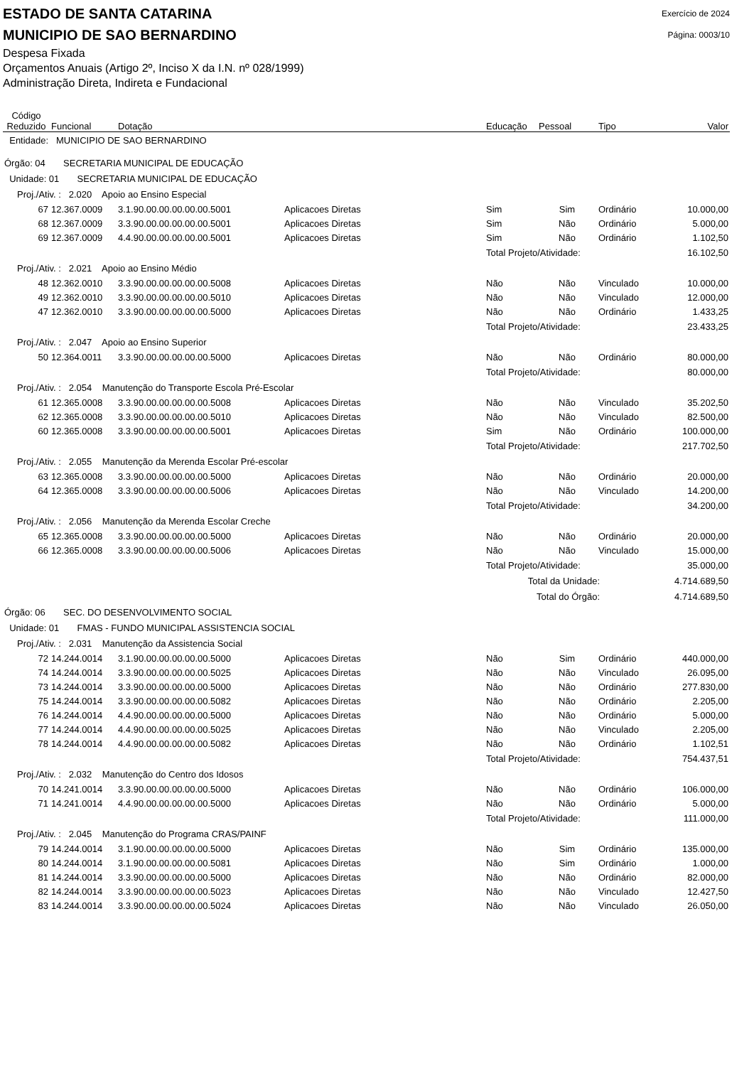ESTADO DE SANTA CATARINA
MUNICIPIO DE SAO BERNARDINO
Exercício de 2024
Página: 0003/10
Despesa Fixada
Orçamentos Anuais (Artigo 2º, Inciso X da I.N. nº 028/1999)
Administração Direta, Indireta e Fundacional
| Código Reduzido | Funcional | Dotação | | Educação | Pessoal | Tipo | Valor |
| --- | --- | --- | --- | --- | --- | --- | --- |
| Entidade: MUNICIPIO DE SAO BERNARDINO | | | | | | | |
| Órgão: 04 SECRETARIA MUNICIPAL DE EDUCAÇÃO | | | | | | | |
| Unidade: 01 SECRETARIA MUNICIPAL DE EDUCAÇÃO | | | | | | | |
| Proj./Ativ. : 2.020 Apoio ao Ensino Especial | | | | | | | |
| 67 | 12.367.0009 | 3.1.90.00.00.00.00.00.5001 | Aplicacoes Diretas | Sim | Sim | Ordinário | 10.000,00 |
| 68 | 12.367.0009 | 3.3.90.00.00.00.00.00.5001 | Aplicacoes Diretas | Sim | Não | Ordinário | 5.000,00 |
| 69 | 12.367.0009 | 4.4.90.00.00.00.00.00.5001 | Aplicacoes Diretas | Sim | Não | Ordinário | 1.102,50 |
| | | | | Total Projeto/Atividade: | | | 16.102,50 |
| Proj./Ativ. : 2.021 Apoio ao Ensino Médio | | | | | | | |
| 48 | 12.362.0010 | 3.3.90.00.00.00.00.00.5008 | Aplicacoes Diretas | Não | Não | Vinculado | 10.000,00 |
| 49 | 12.362.0010 | 3.3.90.00.00.00.00.00.5010 | Aplicacoes Diretas | Não | Não | Vinculado | 12.000,00 |
| 47 | 12.362.0010 | 3.3.90.00.00.00.00.00.5000 | Aplicacoes Diretas | Não | Não | Ordinário | 1.433,25 |
| | | | | Total Projeto/Atividade: | | | 23.433,25 |
| Proj./Ativ. : 2.047 Apoio ao Ensino Superior | | | | | | | |
| 50 | 12.364.0011 | 3.3.90.00.00.00.00.00.5000 | Aplicacoes Diretas | Não | Não | Ordinário | 80.000,00 |
| | | | | Total Projeto/Atividade: | | | 80.000,00 |
| Proj./Ativ. : 2.054 Manutenção do Transporte Escola Pré-Escolar | | | | | | | |
| 61 | 12.365.0008 | 3.3.90.00.00.00.00.00.5008 | Aplicacoes Diretas | Não | Não | Vinculado | 35.202,50 |
| 62 | 12.365.0008 | 3.3.90.00.00.00.00.00.5010 | Aplicacoes Diretas | Não | Não | Vinculado | 82.500,00 |
| 60 | 12.365.0008 | 3.3.90.00.00.00.00.00.5001 | Aplicacoes Diretas | Sim | Não | Ordinário | 100.000,00 |
| | | | | Total Projeto/Atividade: | | | 217.702,50 |
| Proj./Ativ. : 2.055 Manutenção da Merenda Escolar Pré-escolar | | | | | | | |
| 63 | 12.365.0008 | 3.3.90.00.00.00.00.00.5000 | Aplicacoes Diretas | Não | Não | Ordinário | 20.000,00 |
| 64 | 12.365.0008 | 3.3.90.00.00.00.00.00.5006 | Aplicacoes Diretas | Não | Não | Vinculado | 14.200,00 |
| | | | | Total Projeto/Atividade: | | | 34.200,00 |
| Proj./Ativ. : 2.056 Manutenção da Merenda Escolar Creche | | | | | | | |
| 65 | 12.365.0008 | 3.3.90.00.00.00.00.00.5000 | Aplicacoes Diretas | Não | Não | Ordinário | 20.000,00 |
| 66 | 12.365.0008 | 3.3.90.00.00.00.00.00.5006 | Aplicacoes Diretas | Não | Não | Vinculado | 15.000,00 |
| | | | | Total Projeto/Atividade: | | | 35.000,00 |
| | | | | Total da Unidade: | | | 4.714.689,50 |
| | | | | Total do Órgão: | | | 4.714.689,50 |
| Órgão: 06 SEC. DO DESENVOLVIMENTO SOCIAL | | | | | | | |
| Unidade: 01 FMAS - FUNDO MUNICIPAL ASSISTENCIA SOCIAL | | | | | | | |
| Proj./Ativ. : 2.031 Manutenção da Assistencia Social | | | | | | | |
| 72 | 14.244.0014 | 3.1.90.00.00.00.00.00.5000 | Aplicacoes Diretas | Não | Sim | Ordinário | 440.000,00 |
| 74 | 14.244.0014 | 3.3.90.00.00.00.00.00.5025 | Aplicacoes Diretas | Não | Não | Vinculado | 26.095,00 |
| 73 | 14.244.0014 | 3.3.90.00.00.00.00.00.5000 | Aplicacoes Diretas | Não | Não | Ordinário | 277.830,00 |
| 75 | 14.244.0014 | 3.3.90.00.00.00.00.00.5082 | Aplicacoes Diretas | Não | Não | Ordinário | 2.205,00 |
| 76 | 14.244.0014 | 4.4.90.00.00.00.00.00.5000 | Aplicacoes Diretas | Não | Não | Ordinário | 5.000,00 |
| 77 | 14.244.0014 | 4.4.90.00.00.00.00.00.5025 | Aplicacoes Diretas | Não | Não | Vinculado | 2.205,00 |
| 78 | 14.244.0014 | 4.4.90.00.00.00.00.00.5082 | Aplicacoes Diretas | Não | Não | Ordinário | 1.102,51 |
| | | | | Total Projeto/Atividade: | | | 754.437,51 |
| Proj./Ativ. : 2.032 Manutenção do Centro dos Idosos | | | | | | | |
| 70 | 14.241.0014 | 3.3.90.00.00.00.00.00.5000 | Aplicacoes Diretas | Não | Não | Ordinário | 106.000,00 |
| 71 | 14.241.0014 | 4.4.90.00.00.00.00.00.5000 | Aplicacoes Diretas | Não | Não | Ordinário | 5.000,00 |
| | | | | Total Projeto/Atividade: | | | 111.000,00 |
| Proj./Ativ. : 2.045 Manutenção do Programa CRAS/PAINF | | | | | | | |
| 79 | 14.244.0014 | 3.1.90.00.00.00.00.00.5000 | Aplicacoes Diretas | Não | Sim | Ordinário | 135.000,00 |
| 80 | 14.244.0014 | 3.1.90.00.00.00.00.00.5081 | Aplicacoes Diretas | Não | Sim | Ordinário | 1.000,00 |
| 81 | 14.244.0014 | 3.3.90.00.00.00.00.00.5000 | Aplicacoes Diretas | Não | Não | Ordinário | 82.000,00 |
| 82 | 14.244.0014 | 3.3.90.00.00.00.00.00.5023 | Aplicacoes Diretas | Não | Não | Vinculado | 12.427,50 |
| 83 | 14.244.0014 | 3.3.90.00.00.00.00.00.5024 | Aplicacoes Diretas | Não | Não | Vinculado | 26.050,00 |